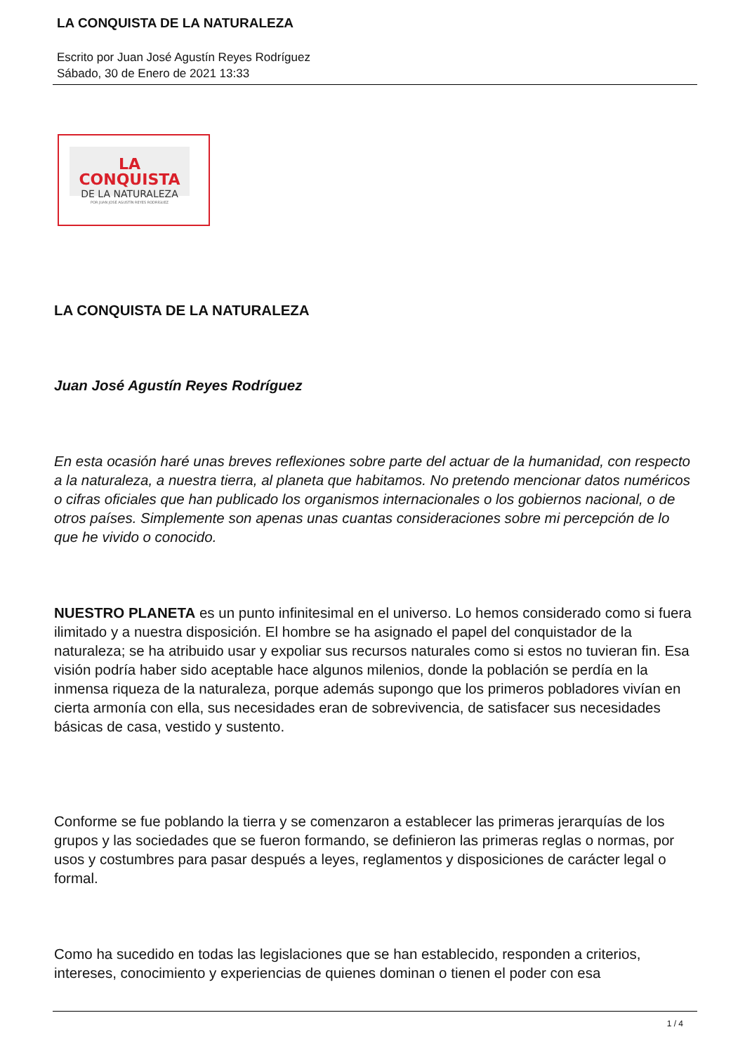LA CONQUISTA DE LA NATURALEZA
Escrito por Juan José Agustín Reyes Rodríguez
Sábado, 30 de Enero de 2021 13:33
LA CONQUISTA
DE LA NATURALEZA
POR JUAN JOSÉ AGUSTÍN REYES RODRÍGUEZ
LA CONQUISTA DE LA NATURALEZA
Juan José Agustín Reyes Rodríguez
En esta ocasión haré unas breves reflexiones sobre parte del actuar de la humanidad, con respecto a la naturaleza, a nuestra tierra, al planeta que habitamos. No pretendo mencionar datos numéricos o cifras oficiales que han publicado los organismos internacionales o los gobiernos nacional, o de otros países. Simplemente son apenas unas cuantas consideraciones sobre mi percepción de lo que he vivido o conocido.
NUESTRO PLANETA es un punto infinitesimal en el universo. Lo hemos considerado como si fuera ilimitado y a nuestra disposición. El hombre se ha asignado el papel del conquistador de la naturaleza; se ha atribuido usar y expoliar sus recursos naturales como si estos no tuvieran fin. Esa visión podría haber sido aceptable hace algunos milenios, donde la población se perdía en la inmensa riqueza de la naturaleza, porque además supongo que los primeros pobladores vivían en cierta armonía con ella, sus necesidades eran de sobrevivencia, de satisfacer sus necesidades básicas de casa, vestido y sustento.
Conforme se fue poblando la tierra y se comenzaron a establecer las primeras jerarquías de los grupos y las sociedades que se fueron formando, se definieron las primeras reglas o normas, por usos y costumbres para pasar después a leyes, reglamentos y disposiciones de carácter legal o formal.
Como ha sucedido en todas las legislaciones que se han establecido, responden a criterios, intereses, conocimiento y experiencias de quienes dominan o tienen el poder con esa
1 / 4